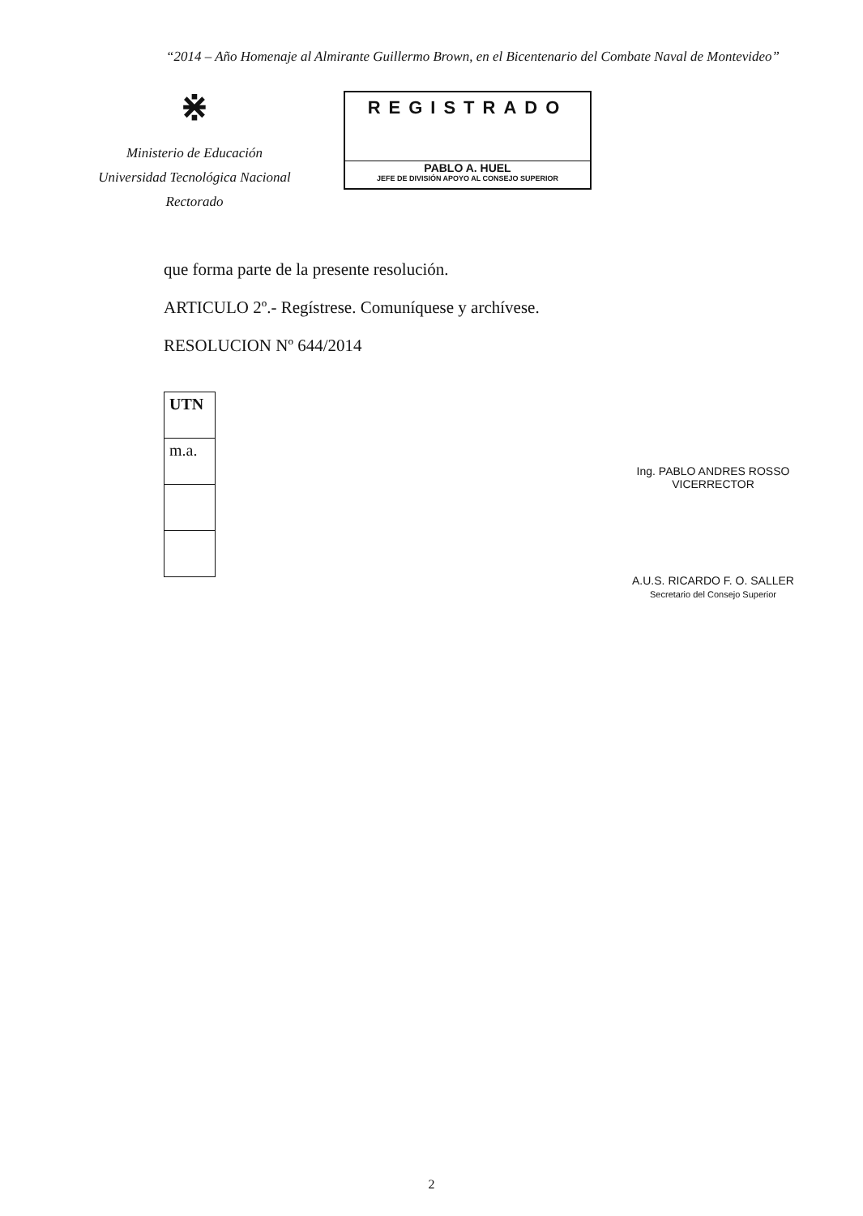“2014 – Año Homenaje al Almirante Guillermo Brown, en el Bicentenario del Combate Naval de Montevideo”
⋇
Ministerio de Educación
Universidad Tecnológica Nacional
Rectorado
REGISTRADO
PABLO A. HUEL
JEFE DE DIVISIÓN APOYO AL CONSEJO SUPERIOR
que forma parte de la presente resolución.
ARTICULO 2º.- Regístrese. Comuníquese y archívese.
RESOLUCION Nº 644/2014
UTN
m.a.
Ing. PABLO ANDRES ROSSO
VICERRECTOR
A.U.S. RICARDO F. O. SALLER
Secretario del Consejo Superior
2